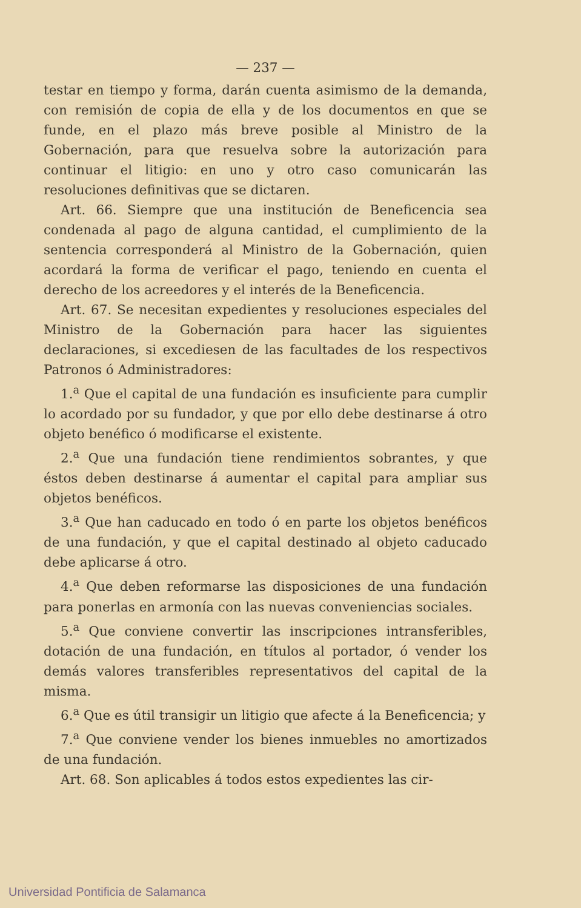— 237 —
testar en tiempo y forma, darán cuenta asimismo de la demanda, con remisión de copia de ella y de los documentos en que se funde, en el plazo más breve posible al Ministro de la Gobernación, para que resuelva sobre la autorización para continuar el litigio: en uno y otro caso comunicarán las resoluciones definitivas que se dictaren.
Art. 66. Siempre que una institución de Beneficencia sea condenada al pago de alguna cantidad, el cumplimiento de la sentencia corresponderá al Ministro de la Gobernación, quien acordará la forma de verificar el pago, teniendo en cuenta el derecho de los acreedores y el interés de la Beneficencia.
Art. 67. Se necesitan expedientes y resoluciones especiales del Ministro de la Gobernación para hacer las siguientes declaraciones, si excediesen de las facultades de los respectivos Patronos ó Administradores:
1.<sup>a</sup> Que el capital de una fundación es insuficiente para cumplir lo acordado por su fundador, y que por ello debe destinarse á otro objeto benéfico ó modificarse el existente.
2.<sup>a</sup> Que una fundación tiene rendimientos sobrantes, y que éstos deben destinarse á aumentar el capital para ampliar sus objetos benéficos.
3.<sup>a</sup> Que han caducado en todo ó en parte los objetos benéficos de una fundación, y que el capital destinado al objeto caducado debe aplicarse á otro.
4.<sup>a</sup> Que deben reformarse las disposiciones de una fundación para ponerlas en armonía con las nuevas conveniencias sociales.
5.<sup>a</sup> Que conviene convertir las inscripciones intransferibles, dotación de una fundación, en títulos al portador, ó vender los demás valores transferibles representativos del capital de la misma.
6.<sup>a</sup> Que es útil transigir un litigio que afecte á la Beneficencia; y
7.<sup>a</sup> Que conviene vender los bienes inmuebles no amortizados de una fundación.
Art. 68. Son aplicables á todos estos expedientes las cir-
Universidad Pontificia de Salamanca